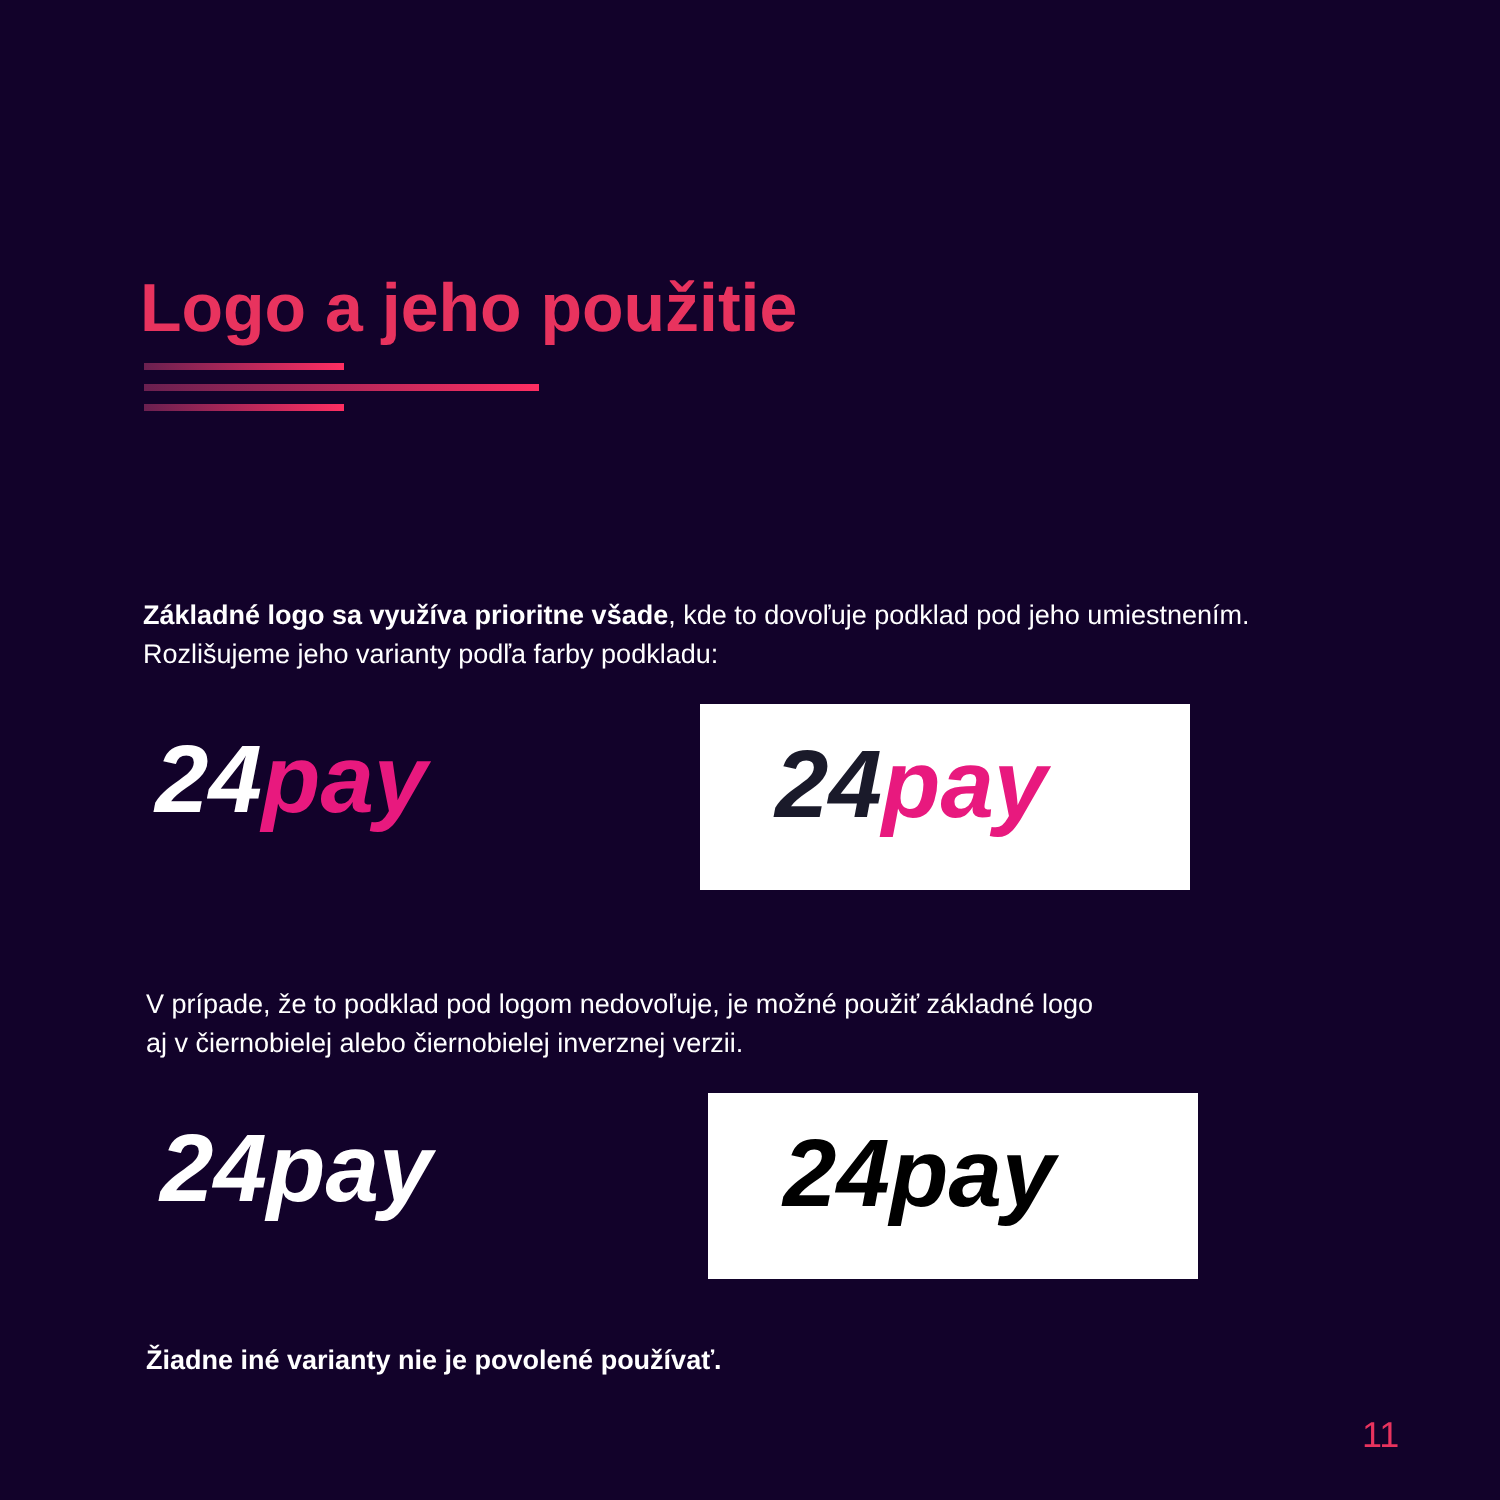Logo a jeho použitie
Základné logo sa využíva prioritne všade, kde to dovoľuje podklad pod jeho umiestnením.
Rozlišujeme jeho varianty podľa farby podkladu:
24pay
24pay
V prípade, že to podklad pod logom nedovoľuje, je možné použiť základné logo
aj v čiernobielej alebo čiernobielej inverznej verzii.
24pay
24pay
Žiadne iné varianty nie je povolené používať.
11